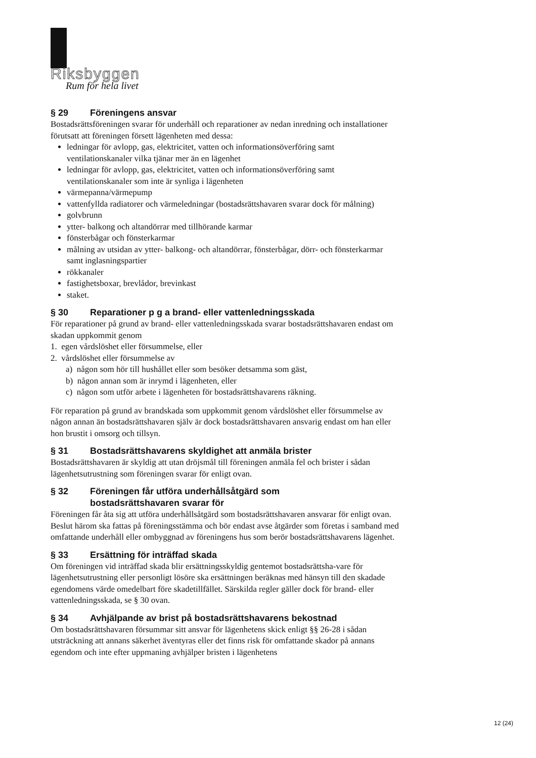Riksbyggen
Rum för hela livet
§ 29 Föreningens ansvar
Bostadsrättsföreningen svarar för underhåll och reparationer av nedan inredning och installationer förutsatt att föreningen försett lägenheten med dessa:
ledningar för avlopp, gas, elektricitet, vatten och informationsöverföring samt ventilationskanaler vilka tjänar mer än en lägenhet
ledningar för avlopp, gas, elektricitet, vatten och informationsöverföring samt ventilationskanaler som inte är synliga i lägenheten
värmepanna/värmepump
vattenfyllda radiatorer och värmeledningar (bostadsrättshavaren svarar dock för målning)
golvbrunn
ytter- balkong och altandörrar med tillhörande karmar
fönsterbågar och fönsterkarmar
målning av utsidan av ytter- balkong- och altandörrar, fönsterbågar, dörr- och fönsterkarmar samt inglasningspartier
rökkanaler
fastighetsboxar, brevlådor, brevinkast
staket.
§ 30 Reparationer p g a brand- eller vattenledningsskada
För reparationer på grund av brand- eller vattenledningsskada svarar bostadsrättshavaren endast om skadan uppkommit genom
1. egen vårdslöshet eller försummelse, eller
2. vårdslöshet eller försummelse av
a) någon som hör till hushållet eller som besöker detsamma som gäst,
b) någon annan som är inrymd i lägenheten, eller
c) någon som utför arbete i lägenheten för bostadsrättshavarens räkning.
För reparation på grund av brandskada som uppkommit genom vårdslöshet eller försummelse av någon annan än bostadsrättshavaren själv är dock bostadsrättshavaren ansvarig endast om han eller hon brustit i omsorg och tillsyn.
§ 31 Bostadsrättshavarens skyldighet att anmäla brister
Bostadsrättshavaren är skyldig att utan dröjsmål till föreningen anmäla fel och brister i sådan lägenhetsutrustning som föreningen svarar för enligt ovan.
§ 32 Föreningen får utföra underhållsåtgärd som
bostadsrättshavaren svarar för
Föreningen får åta sig att utföra underhållsåtgärd som bostadsrättshavaren ansvarar för enligt ovan. Beslut härom ska fattas på föreningsstämma och bör endast avse åtgärder som företas i samband med omfattande underhåll eller ombyggnad av föreningens hus som berör bostadsrättshavarens lägenhet.
§ 33 Ersättning för inträffad skada
Om föreningen vid inträffad skada blir ersättningsskyldig gentemot bostadsrättsha-vare för lägenhetsutrustning eller personligt lösöre ska ersättningen beräknas med hänsyn till den skadade egendomens värde omedelbart före skadetillfället. Särskilda regler gäller dock för brand- eller vattenledningsskada, se § 30 ovan.
§ 34 Avhjälpande av brist på bostadsrättshavarens bekostnad
Om bostadsrättshavaren försummar sitt ansvar för lägenhetens skick enligt §§ 26-28 i sådan utsträckning att annans säkerhet äventyras eller det finns risk för omfattande skador på annans egendom och inte efter uppmaning avhjälper bristen i lägenhetens
12 (24)